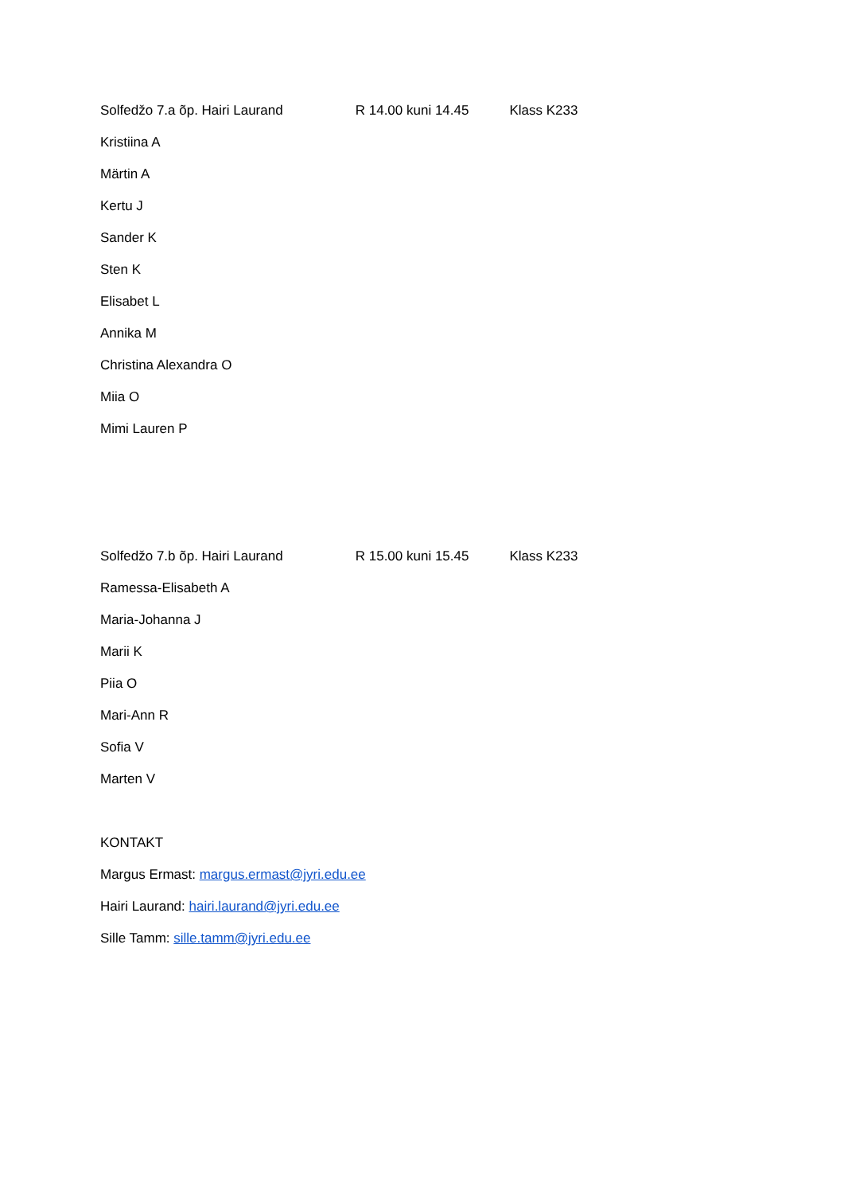Solfedžo 7.a õp. Hairi Laurand R 14.00 kuni 14.45 Klass K233
Kristiina A
Märtin A
Kertu J
Sander K
Sten K
Elisabet L
Annika M
Christina Alexandra O
Miia O
Mimi Lauren P
Solfedžo 7.b õp. Hairi Laurand R 15.00 kuni 15.45 Klass K233
Ramessa-Elisabeth A
Maria-Johanna J
Marii K
Piia O
Mari-Ann R
Sofia V
Marten V
KONTAKT
Margus Ermast: margus.ermast@jyri.edu.ee
Hairi Laurand: hairi.laurand@jyri.edu.ee
Sille Tamm: sille.tamm@jyri.edu.ee